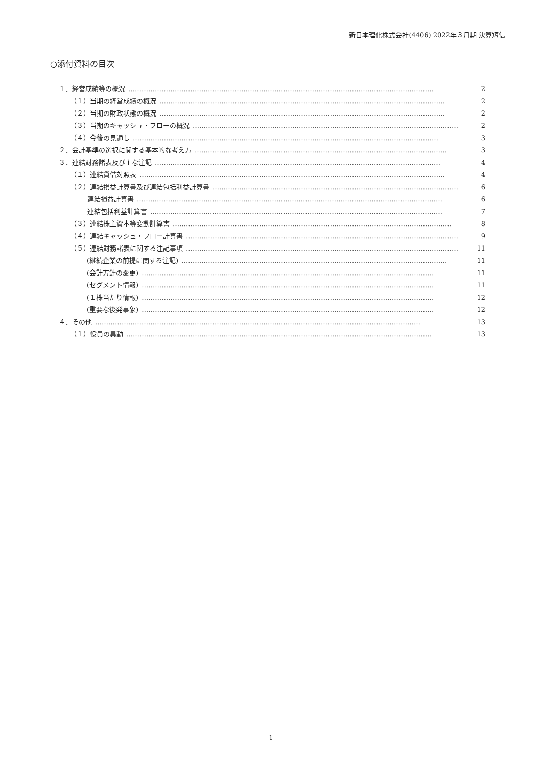新日本理化株式会社(4406) 2022年３月期 決算短信
○添付資料の目次
１．経営成績等の概況 ………………………………………………………………………………………………………………………… 2
（１）当期の経営成績の概況 ………………………………………………………………………………………………………………… 2
（２）当期の財政状態の概況 ………………………………………………………………………………………………………………… 2
（３）当期のキャッシュ・フローの概況 ………………………………………………………………………………………………………… 2
（４）今後の見通し ………………………………………………………………………………………………………………………… 3
２．会計基準の選択に関する基本的な考え方 …………………………………………………………………………………………………… 3
３．連結財務諸表及び主な注記 ………………………………………………………………………………………………………………… 4
（１）連結貸借対照表 ………………………………………………………………………………………………………………………… 4
（２）連結損益計算書及び連結包括利益計算書 ………………………………………………………………………………………………… 6
連結損益計算書 ………………………………………………………………………………………………………………………… 6
連結包括利益計算書 …………………………………………………………………………………………………………………… 7
（３）連結株主資本等変動計算書 ……………………………………………………………………………………………………………… 8
（４）連結キャッシュ・フロー計算書 …………………………………………………………………………………………………………… 9
（５）連結財務諸表に関する注記事項 …………………………………………………………………………………………………………… 11
(継続企業の前提に関する注記) ………………………………………………………………………………………………………… 11
(会計方針の変更) …………………………………………………………………………………………………………………… 11
(セグメント情報) …………………………………………………………………………………………………………………… 11
(１株当たり情報) …………………………………………………………………………………………………………………… 12
(重要な後発事象) …………………………………………………………………………………………………………………… 12
４．その他 ………………………………………………………………………………………………………………………………… 13
（１）役員の異動 ………………………………………………………………………………………………………………………… 13
- 1 -